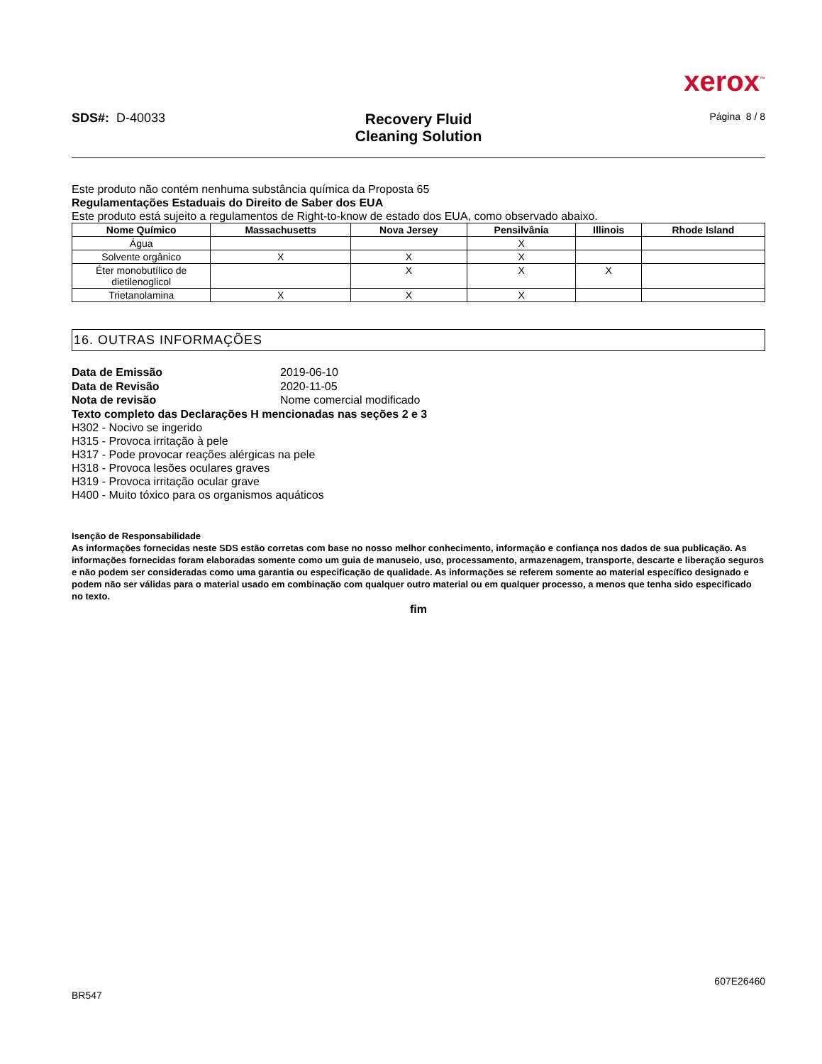xerox<sup>™</sup>
SDS#: D-40033
Recovery Fluid
Cleaning Solution
Página 8 / 8
Este produto não contém nenhuma substância química da Proposta 65
Regulamentações Estaduais do Direito de Saber dos EUA
Este produto está sujeito a regulamentos de Right-to-know de estado dos EUA, como observado abaixo.
| Nome Químico | Massachusetts | Nova Jersey | Pensilvânia | Illinois | Rhode Island |
| --- | --- | --- | --- | --- | --- |
| Água | | | X | | |
| Solvente orgânico | X | X | X | | |
| Éter monobutílico de dietilenoglicol | | X | X | X | |
| Trietanolamina | X | X | X | | |
16. OUTRAS INFORMAÇÕES
Data de Emissão 2019-06-10
Data de Revisão 2020-11-05
Nota de revisão Nome comercial modificado
Texto completo das Declarações H mencionadas nas seções 2 e 3
H302 - Nocivo se ingerido
H315 - Provoca irritação à pele
H317 - Pode provocar reações alérgicas na pele
H318 - Provoca lesões oculares graves
H319 - Provoca irritação ocular grave
H400 - Muito tóxico para os organismos aquáticos
Isenção de Responsabilidade
As informações fornecidas neste SDS estão corretas com base no nosso melhor conhecimento, informação e confiança nos dados de sua publicação. As informações fornecidas foram elaboradas somente como um guia de manuseio, uso, processamento, armazenagem, transporte, descarte e liberação seguros e não podem ser consideradas como uma garantia ou especificação de qualidade. As informações se referem somente ao material específico designado e podem não ser válidas para o material usado em combinação com qualquer outro material ou em qualquer processo, a menos que tenha sido especificado no texto.
fim
BR547 607E26460